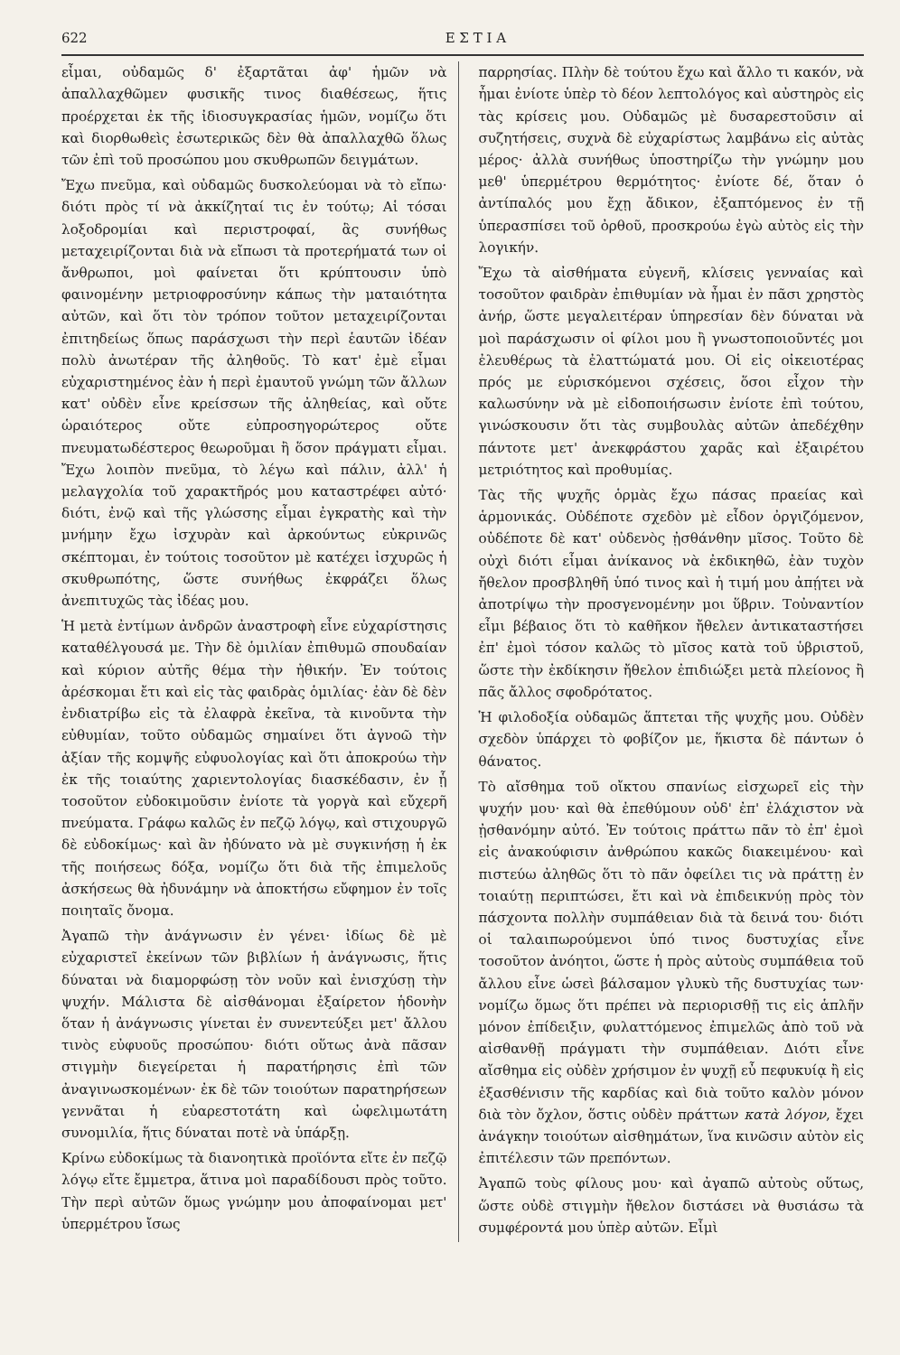622 Ε Σ Τ Ι Α
εἶμαι, οὐδαμῶς δ' ἐξαρτᾶται ἀφ' ἡμῶν νὰ ἀπαλλαχθῶμεν φυσικῆς τινος διαθέσεως, ἥτις προέρχεται ἐκ τῆς ἰδιοσυγκρασίας ἡμῶν, νομίζω ὅτι καὶ διορθωθεὶς ἐσωτερικῶς δὲν θὰ ἀπαλλαχθῶ ὅλως τῶν ἐπὶ τοῦ προσώπου μου σκυθρωπῶν δειγμάτων.
Ἔχω πνεῦμα, καὶ οὐδαμῶς δυσκολεύομαι νὰ τὸ εἴπω· διότι πρὸς τί νὰ ἀκκίζηταί τις ἐν τούτῳ; Αἱ τόσαι λοξοδρομίαι καὶ περιστροφαί, ἃς συνήθως μεταχειρίζονται διὰ νὰ εἴπωσι τὰ προτερήματά των οἱ ἄνθρωποι, μοὶ φαίνεται ὅτι κρύπτουσιν ὑπὸ φαινομένην μετριοφροσύνην κάπως τὴν ματαιότητα αὐτῶν, καὶ ὅτι τὸν τρόπον τοῦτον μεταχειρίζονται ἐπιτηδείως ὅπως παράσχωσι τὴν περὶ ἑαυτῶν ἰδέαν πολὺ ἀνωτέραν τῆς ἀληθοῦς. Τὸ κατ' ἐμὲ εἶμαι εὐχαριστημένος ἐὰν ἡ περὶ ἐμαυτοῦ γνώμη τῶν ἄλλων κατ' οὐδὲν εἶνε κρείσσων τῆς ἀληθείας, καὶ οὔτε ὡραιότερος οὔτε εὐπροσηγορώτερος οὔτε πνευματωδέστερος θεωροῦμαι ἢ ὅσον πράγματι εἶμαι. Ἔχω λοιπὸν πνεῦμα, τὸ λέγω καὶ πάλιν, ἀλλ' ἡ μελαγχολία τοῦ χαρακτῆρός μου καταστρέφει αὐτό· διότι, ἐνῷ καὶ τῆς γλώσσης εἶμαι ἐγκρατὴς καὶ τὴν μνήμην ἔχω ἰσχυρὰν καὶ ἀρκούντως εὐκρινῶς σκέπτομαι, ἐν τούτοις τοσοῦτον μὲ κατέχει ἰσχυρῶς ἡ σκυθρωπότης, ὥστε συνήθως ἐκφράζει ὅλως ἀνεπιτυχῶς τὰς ἰδέας μου.
Ἡ μετὰ ἐντίμων ἀνδρῶν ἀναστροφὴ εἶνε εὐχαρίστησις καταθέλγουσά με. Τὴν δὲ ὁμιλίαν ἐπιθυμῶ σπουδαίαν καὶ κύριον αὐτῆς θέμα τὴν ἠθικήν. Ἐν τούτοις ἀρέσκομαι ἔτι καὶ εἰς τὰς φαιδρὰς ὁμιλίας· ἐὰν δὲ δὲν ἐνδιατρίβω εἰς τὰ ἐλαφρὰ ἐκεῖνα, τὰ κινοῦντα τὴν εὐθυμίαν, τοῦτο οὐδαμῶς σημαίνει ὅτι ἀγνοῶ τὴν ἀξίαν τῆς κομψῆς εὐφυολογίας καὶ ὅτι ἀποκρούω τὴν ἐκ τῆς τοιαύτης χαριεντολογίας διασκέδασιν, ἐν ᾗ τοσοῦτον εὐδοκιμοῦσιν ἐνίοτε τὰ γοργὰ καὶ εὔχερῆ πνεύματα. Γράφω καλῶς ἐν πεζῷ λόγῳ, καὶ στιχουργῶ δὲ εὐδοκίμως· καὶ ἂν ἠδύνατο νὰ μὲ συγκινήσῃ ἡ ἐκ τῆς ποιήσεως δόξα, νομίζω ὅτι διὰ τῆς ἐπιμελοῦς ἀσκήσεως θὰ ἠδυνάμην νὰ ἀποκτήσω εὔφημον ἐν τοῖς ποιηταῖς ὄνομα.
Ἀγαπῶ τὴν ἀνάγνωσιν ἐν γένει· ἰδίως δὲ μὲ εὐχαριστεῖ ἐκείνων τῶν βιβλίων ἡ ἀνάγνωσις, ἥτις δύναται νὰ διαμορφώσῃ τὸν νοῦν καὶ ἐνισχύσῃ τὴν ψυχήν. Μάλιστα δὲ αἰσθάνομαι ἐξαίρετον ἡδονὴν ὅταν ἡ ἀνάγνωσις γίνεται ἐν συνεντεύξει μετ' ἄλλου τινὸς εὐφυοῦς προσώπου· διότι οὕτως ἀνὰ πᾶσαν στιγμὴν διεγείρεται ἡ παρατήρησις ἐπὶ τῶν ἀναγινωσκομένων· ἐκ δὲ τῶν τοιούτων παρατηρήσεων γεννᾶται ἡ εὐαρεστοτάτη καὶ ὠφελιμωτάτη συνομιλία, ἥτις δύναται ποτὲ νὰ ὑπάρξῃ.
Κρίνω εὐδοκίμως τὰ διανοητικὰ προϊόντα εἴτε ἐν πεζῷ λόγῳ εἴτε ἔμμετρα, ἅτινα μοὶ παραδίδουσι πρὸς τοῦτο. Τὴν περὶ αὐτῶν ὅμως γνώμην μου ἀποφαίνομαι μετ' ὑπερμέτρου ἴσως
παρρησίας. Πλὴν δὲ τούτου ἔχω καὶ ἄλλο τι κακόν, νὰ ἦμαι ἐνίοτε ὑπὲρ τὸ δέον λεπτολόγος καὶ αὐστηρὸς εἰς τὰς κρίσεις μου. Οὐδαμῶς μὲ δυσαρεστοῦσιν αἱ συζητήσεις, συχνὰ δὲ εὐχαρίστως λαμβάνω εἰς αὐτὰς μέρος· ἀλλὰ συνήθως ὑποστηρίζω τὴν γνώμην μου μεθ' ὑπερμέτρου θερμότητος· ἐνίοτε δέ, ὅταν ὁ ἀντίπαλός μου ἔχῃ ἄδικον, ἐξαπτόμενος ἐν τῇ ὑπερασπίσει τοῦ ὀρθοῦ, προσκρούω ἐγὼ αὐτὸς εἰς τὴν λογικήν.
Ἔχω τὰ αἰσθήματα εὐγενῆ, κλίσεις γενναίας καὶ τοσοῦτον φαιδρὰν ἐπιθυμίαν νὰ ἦμαι ἐν πᾶσι χρηστὸς ἀνήρ, ὥστε μεγαλειτέραν ὑπηρεσίαν δὲν δύναται νὰ μοὶ παράσχωσιν οἱ φίλοι μου ἢ γνωστοποιοῦντές μοι ἐλευθέρως τὰ ἐλαττώματά μου. Οἱ εἰς οἰκειοτέρας πρός με εὑρισκόμενοι σχέσεις, ὅσοι εἶχον τὴν καλωσύνην νὰ μὲ εἰδοποιήσωσιν ἐνίοτε ἐπὶ τούτου, γινώσκουσιν ὅτι τὰς συμβουλὰς αὐτῶν ἀπεδέχθην πάντοτε μετ' ἀνεκφράστου χαρᾶς καὶ ἐξαιρέτου μετριότητος καὶ προθυμίας.
Τὰς τῆς ψυχῆς ὁρμὰς ἔχω πάσας πραείας καὶ ἁρμονικάς. Οὐδέποτε σχεδὸν μὲ εἶδον ὀργιζόμενον, οὐδέποτε δὲ κατ' οὐδενὸς ᾐσθάνθην μῖσος. Τοῦτο δὲ οὐχὶ διότι εἶμαι ἀνίκανος νὰ ἐκδικηθῶ, ἐὰν τυχὸν ἤθελον προσβληθῆ ὑπό τινος καὶ ἡ τιμή μου ἀπῄτει νὰ ἀποτρίψω τὴν προσγενομένην μοι ὕβριν. Τοὐναντίον εἶμι βέβαιος ὅτι τὸ καθῆκον ἤθελεν ἀντικαταστήσει ἐπ' ἐμοὶ τόσον καλῶς τὸ μῖσος κατὰ τοῦ ὑβριστοῦ, ὥστε τὴν ἐκδίκησιν ἤθελον ἐπιδιώξει μετὰ πλείονος ἢ πᾶς ἄλλος σφοδρότατος.
Ἡ φιλοδοξία οὐδαμῶς ἅπτεται τῆς ψυχῆς μου. Οὐδὲν σχεδὸν ὑπάρχει τὸ φοβίζον με, ἥκιστα δὲ πάντων ὁ θάνατος.
Τὸ αἴσθημα τοῦ οἴκτου σπανίως εἰσχωρεῖ εἰς τὴν ψυχήν μου· καὶ θὰ ἐπεθύμουν οὐδ' ἐπ' ἐλάχιστον νὰ ᾐσθανόμην αὐτό. Ἐν τούτοις πράττω πᾶν τὸ ἐπ' ἐμοὶ εἰς ἀνακούφισιν ἀνθρώπου κακῶς διακειμένου· καὶ πιστεύω ἀληθῶς ὅτι τὸ πᾶν ὀφείλει τις νὰ πράττῃ ἐν τοιαύτῃ περιπτώσει, ἔτι καὶ νὰ ἐπιδεικνύῃ πρὸς τὸν πάσχοντα πολλὴν συμπάθειαν διὰ τὰ δεινά του· διότι οἱ ταλαιπωρούμενοι ὑπό τινος δυστυχίας εἶνε τοσοῦτον ἀνόητοι, ὥστε ἡ πρὸς αὐτοὺς συμπάθεια τοῦ ἄλλου εἶνε ὡσεὶ βάλσαμον γλυκὺ τῆς δυστυχίας των· νομίζω ὅμως ὅτι πρέπει νὰ περιορισθῇ τις εἰς ἁπλῆν μόνον ἐπίδειξιν, φυλαττόμενος ἐπιμελῶς ἀπὸ τοῦ νὰ αἰσθανθῇ πράγματι τὴν συμπάθειαν. Διότι εἶνε αἴσθημα εἰς οὐδὲν χρήσιμον ἐν ψυχῇ εὖ πεφυκυίᾳ ἢ εἰς ἐξασθένισιν τῆς καρδίας καὶ διὰ τοῦτο καλὸν μόνον διὰ τὸν ὄχλον, ὅστις οὐδὲν πράττων κατὰ λόγον, ἔχει ἀνάγκην τοιούτων αἰσθημάτων, ἵνα κινῶσιν αὐτὸν εἰς ἐπιτέλεσιν τῶν πρεπόντων.
Ἀγαπῶ τοὺς φίλους μου· καὶ ἀγαπῶ αὐτοὺς οὕτως, ὥστε οὐδὲ στιγμὴν ἤθελον διστάσει νὰ θυσιάσω τὰ συμφέροντά μου ὑπὲρ αὐτῶν. Εἶμὶ